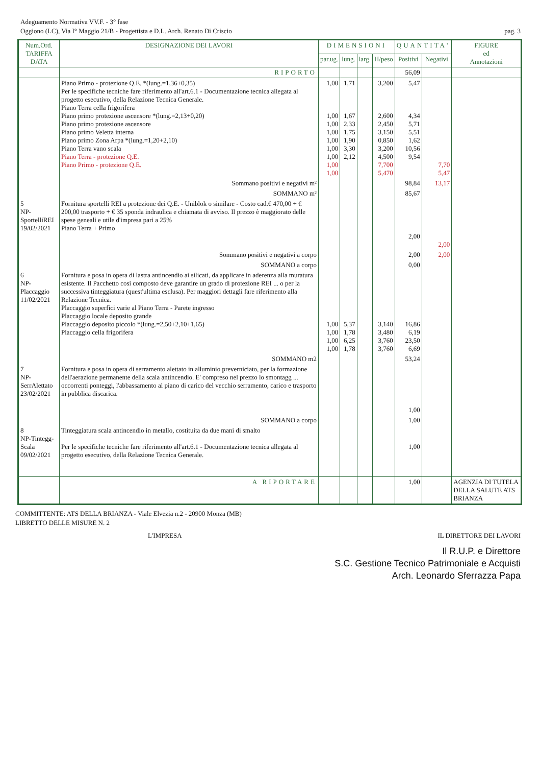Adeguamento Normativa VV.F. - 3° fase
Oggiono (LC), Via I° Maggio 21/B - Progettista e D.L. Arch. Renato Di Criscio pag. 3
| Num.Ord. TARIFFA DATA | DESIGNAZIONE DEI LAVORI | DIMENSIONI | | | | QUANTITA' | | FIGURE ed Annotazioni |
| --- | --- | --- | --- | --- | --- | --- | --- | --- |
| | | par.ug. | lung. | larg. | H/peso | Positivi | Negativi | |
| | RIPORTO | | | | | 56,09 | | |
| | Piano Primo - protezione Q.E. *(lung.=1,36+0,35) Per le specifiche tecniche fare riferimento all'art.6.1 - Documentazione tecnica allegata al progetto esecutivo, della Relazione Tecnica Generale. Piano Terra cella frigorifera Piano primo protezione ascensore *(lung.=2,13+0,20) Piano primo protezione ascensore Piano primo Veletta interna Piano primo Zona Arpa *(lung.=1,20+2,10) Piano Terra vano scala Piano Terra - protezione Q.E. Piano Primo - protezione Q.E. | 1,00 1,00 1,00 1,00 1,00 1,00 1,00 1,00 1,00 | 1,71 1,67 2,33 1,75 1,90 3,30 2,12 | | 3,200 2,600 2,450 3,150 0,850 3,200 4,500 7,700 5,470 | 5,47 4,34 5,71 5,51 1,62 10,56 9,54 | 7,70 5,47 | |
| | Sommano positivi e negativi m² | | | | | 98,84 | 13,17 | |
| | SOMMANO m² | | | | | 85,67 | | |
| 5 NP-SportelliREI 19/02/2021 | Fornitura sportelli REI a protezione dei Q.E. - Uniblok o similare - Costo cad.€ 470,00 + € 200,00 trasporto + € 35 sponda indraulica e chiamata di avviso. Il prezzo è maggiorato delle spese geneali e utile d'impresa pari a 25% Piano Terra + Primo | | | | | 2,00 | 2,00 | |
| | Sommano positivi e negativi a corpo | | | | | 2,00 | 2,00 | |
| | SOMMANO a corpo | | | | | 0,00 | | |
| 6 NP-Placcaggio 11/02/2021 | Fornitura e posa in opera di lastra antincendio ai silicati, da applicare in aderenza alla muratura esistente. Il Pacchetto così composto deve garantire un grado di protezione REI ... o per la successiva tinteggiatura (quest'ultima esclusa). Per maggiori dettagli fare riferimento alla Relazione Tecnica. Placcaggio superfici varie al Piano Terra - Parete ingresso Placcaggio locale deposito grande Placcaggio deposito piccolo *(lung.=2,50+2,10+1,65) Placcaggio cella frigorifera | 1,00 1,00 1,00 1,00 | 5,37 1,78 6,25 1,78 | | 3,140 3,480 3,760 3,760 | 16,86 6,19 23,50 6,69 | | |
| | SOMMANO m2 | | | | | 53,24 | | |
| 7 NP-SerrAlettato 23/02/2021 | Fornitura e posa in opera di serramento alettato in alluminio preverniciato, per la formazione dell'aerazione permanente della scala antincendio. E' compreso nel prezzo lo smontagg ... occorrenti ponteggi, l'abbassamento al piano di carico del vecchio serramento, carico e trasporto in pubblica discarica. | | | | | 1,00 | | |
| | SOMMANO a corpo | | | | | 1,00 | | |
| 8 NP-Tintegg-Scala 09/02/2021 | Tinteggiatura scala antincendio in metallo, costituita da due mani di smalto Per le specifiche tecniche fare riferimento all'art.6.1 - Documentazione tecnica allegata al progetto esecutivo, della Relazione Tecnica Generale. | | | | | 1,00 | | |
| | A RIPORTARE | | | | | 1,00 | | AGENZIA DI TUTELA DELLA SALUTE ATS BRIANZA |
COMMITTENTE: ATS DELLA BRIANZA - Viale Elvezia n.2 - 20900 Monza (MB)
LIBRETTO DELLE MISURE N. 2
L'IMPRESA IL DIRETTORE DEI LAVORI
Il R.U.P. e Direttore
S.C. Gestione Tecnico Patrimoniale e Acquisti
Arch. Leonardo Sferrazza Papa